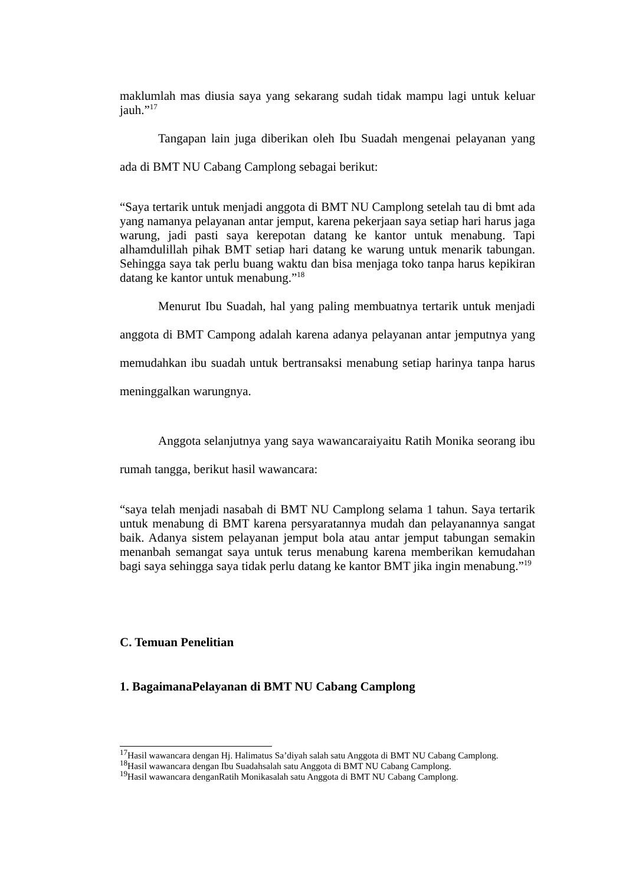maklumlah mas diusia saya yang sekarang sudah tidak mampu lagi untuk keluar jauh.”<sup>17</sup>
Tangapan lain juga diberikan oleh Ibu Suadah mengenai pelayanan yang ada di BMT NU Cabang Camplong sebagai berikut:
“Saya tertarik untuk menjadi anggota di BMT NU Camplong setelah tau di bmt ada yang namanya pelayanan antar jemput, karena pekerjaan saya setiap hari harus jaga warung, jadi pasti saya kerepotan datang ke kantor untuk menabung. Tapi alhamdulillah pihak BMT setiap hari datang ke warung untuk menarik tabungan. Sehingga saya tak perlu buang waktu dan bisa menjaga toko tanpa harus kepikiran datang ke kantor untuk menabung.”<sup>18</sup>
Menurut Ibu Suadah, hal yang paling membuatnya tertarik untuk menjadi anggota di BMT Campong adalah karena adanya pelayanan antar jemputnya yang memudahkan ibu suadah untuk bertransaksi menabung setiap harinya tanpa harus meninggalkan warungnya.
Anggota selanjutnya yang saya wawancaraiyaitu Ratih Monika seorang ibu rumah tangga, berikut hasil wawancara:
“saya telah menjadi nasabah di BMT NU Camplong selama 1 tahun. Saya tertarik untuk menabung di BMT karena persyaratannya mudah dan pelayanannya sangat baik. Adanya sistem pelayanan jemput bola atau antar jemput tabungan semakin menanbah semangat saya untuk terus menabung karena memberikan kemudahan bagi saya sehingga saya tidak perlu datang ke kantor BMT jika ingin menabung.”<sup>19</sup>
C. Temuan Penelitian
1. BagaimanaPelayanan di BMT NU Cabang Camplong
<sup>17</sup> Hasil wawancara dengan Hj. Halimatus Sa’diyah salah satu Anggota di BMT NU Cabang Camplong.
<sup>18</sup> Hasil wawancara dengan Ibu Suadahsalah satu Anggota di BMT NU Cabang Camplong.
<sup>19</sup> Hasil wawancara denganRatih Monikasalah satu Anggota di BMT NU Cabang Camplong.